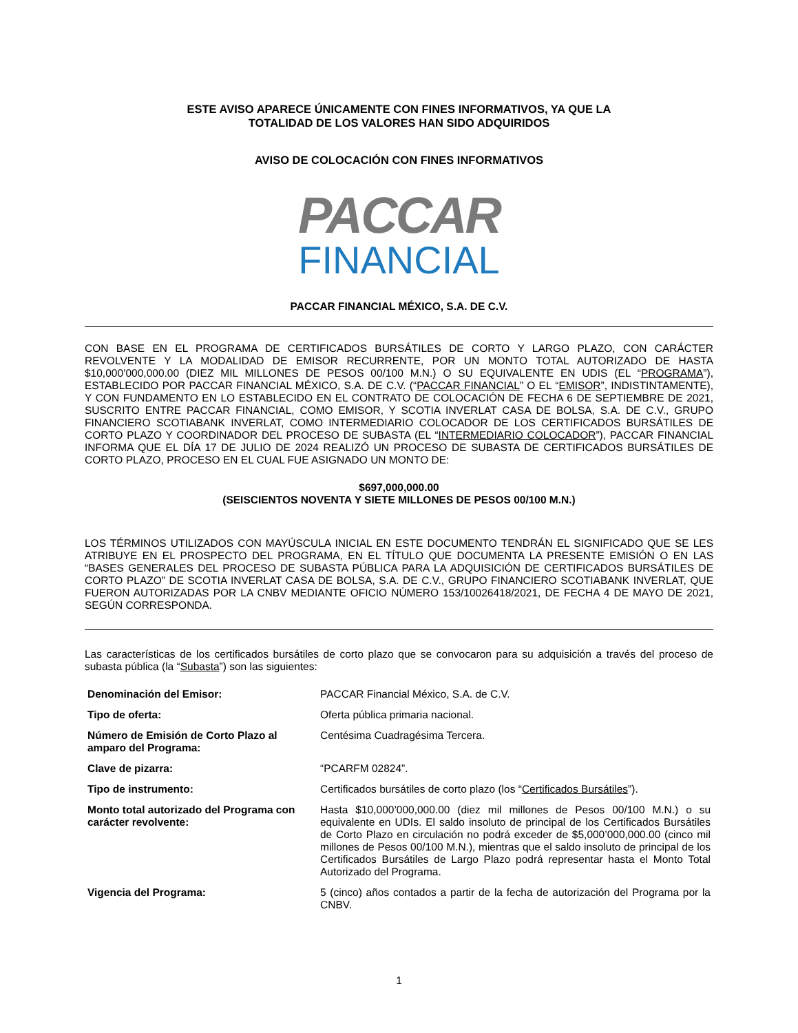ESTE AVISO APARECE ÚNICAMENTE CON FINES INFORMATIVOS, YA QUE LA
TOTALIDAD DE LOS VALORES HAN SIDO ADQUIRIDOS
AVISO DE COLOCACIÓN CON FINES INFORMATIVOS
PACCAR
FINANCIAL
PACCAR FINANCIAL MÉXICO, S.A. DE C.V.
CON BASE EN EL PROGRAMA DE CERTIFICADOS BURSÁTILES DE CORTO Y LARGO PLAZO, CON CARÁCTER REVOLVENTE Y LA MODALIDAD DE EMISOR RECURRENTE, POR UN MONTO TOTAL AUTORIZADO DE HASTA $10,000’000,000.00 (DIEZ MIL MILLONES DE PESOS 00/100 M.N.) O SU EQUIVALENTE EN UDIS (EL “PROGRAMA”), ESTABLECIDO POR PACCAR FINANCIAL MÉXICO, S.A. DE C.V. (“PACCAR FINANCIAL” O EL “EMISOR”, INDISTINTAMENTE), Y CON FUNDAMENTO EN LO ESTABLECIDO EN EL CONTRATO DE COLOCACIÓN DE FECHA 6 DE SEPTIEMBRE DE 2021, SUSCRITO ENTRE PACCAR FINANCIAL, COMO EMISOR, Y SCOTIA INVERLAT CASA DE BOLSA, S.A. DE C.V., GRUPO FINANCIERO SCOTIABANK INVERLAT, COMO INTERMEDIARIO COLOCADOR DE LOS CERTIFICADOS BURSÁTILES DE CORTO PLAZO Y COORDINADOR DEL PROCESO DE SUBASTA (EL “INTERMEDIARIO COLOCADOR”), PACCAR FINANCIAL INFORMA QUE EL DÍA 17 DE JULIO DE 2024 REALIZÓ UN PROCESO DE SUBASTA DE CERTIFICADOS BURSÁTILES DE CORTO PLAZO, PROCESO EN EL CUAL FUE ASIGNADO UN MONTO DE:
$697,000,000.00
(SEISCIENTOS NOVENTA Y SIETE MILLONES DE PESOS 00/100 M.N.)
LOS TÉRMINOS UTILIZADOS CON MAYÚSCULA INICIAL EN ESTE DOCUMENTO TENDRÁN EL SIGNIFICADO QUE SE LES ATRIBUYE EN EL PROSPECTO DEL PROGRAMA, EN EL TÍTULO QUE DOCUMENTA LA PRESENTE EMISIÓN O EN LAS “BASES GENERALES DEL PROCESO DE SUBASTA PÚBLICA PARA LA ADQUISICIÓN DE CERTIFICADOS BURSÁTILES DE CORTO PLAZO” DE SCOTIA INVERLAT CASA DE BOLSA, S.A. DE C.V., GRUPO FINANCIERO SCOTIABANK INVERLAT, QUE FUERON AUTORIZADAS POR LA CNBV MEDIANTE OFICIO NÚMERO 153/10026418/2021, DE FECHA 4 DE MAYO DE 2021, SEGÚN CORRESPONDA.
Las características de los certificados bursátiles de corto plazo que se convocaron para su adquisición a través del proceso de subasta pública (la “Subasta”) son las siguientes:
| Denominación del Emisor: | PACCAR Financial México, S.A. de C.V. |
| Tipo de oferta: | Oferta pública primaria nacional. |
| Número de Emisión de Corto Plazo al amparo del Programa: | Centésima Cuadragésima Tercera. |
| Clave de pizarra: | “PCARFM 02824”. |
| Tipo de instrumento: | Certificados bursátiles de corto plazo (los “ Certificados Bursátiles ”). |
| Monto total autorizado del Programa con carácter revolvente: | Hasta $10,000’000,000.00 (diez mil millones de Pesos 00/100 M.N.) o su equivalente en UDIs. El saldo insoluto de principal de los Certificados Bursátiles de Corto Plazo en circulación no podrá exceder de $5,000’000,000.00 (cinco mil millones de Pesos 00/100 M.N.), mientras que el saldo insoluto de principal de los Certificados Bursátiles de Largo Plazo podrá representar hasta el Monto Total Autorizado del Programa. |
| Vigencia del Programa: | 5 (cinco) años contados a partir de la fecha de autorización del Programa por la CNBV. |
1